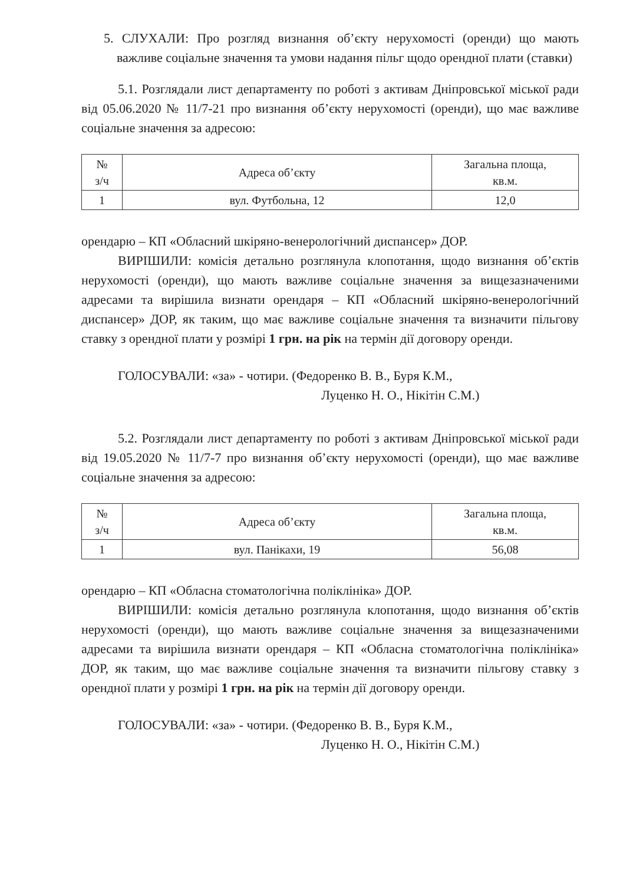5. СЛУХАЛИ: Про розгляд визнання об’єкту нерухомості (оренди) що мають важливе соціальне значення та умови надання пільг щодо орендної плати (ставки)
5.1. Розглядали лист департаменту по роботі з активам Дніпровської міської ради від 05.06.2020 № 11/7-21 про визнання об’єкту нерухомості (оренди), що має важливе соціальне значення за адресою:
| № з/ч | Адреса об’єкту | Загальна площа, кв.м. |
| --- | --- | --- |
| 1 | вул. Футбольна, 12 | 12,0 |
орендарю – КП «Обласний шкіряно-венерологічний диспансер» ДОР.
ВИРІШИЛИ: комісія детально розглянула клопотання, щодо визнання об’єктів нерухомості (оренди), що мають важливе соціальне значення за вищезазначеними адресами та вирішила визнати орендаря – КП «Обласний шкіряно-венерологічний диспансер» ДОР, як таким, що має важливе соціальне значення та визначити пільгову ставку з орендної плати у розмірі 1 грн. на рік на термін дії договору оренди.
ГОЛОСУВАЛИ: «за» - чотири. (Федоренко В. В., Буря К.М.,
Луценко Н. О., Нікітін С.М.)
5.2. Розглядали лист департаменту по роботі з активам Дніпровської міської ради від 19.05.2020 № 11/7-7 про визнання об’єкту нерухомості (оренди), що має важливе соціальне значення за адресою:
| № з/ч | Адреса об’єкту | Загальна площа, кв.м. |
| --- | --- | --- |
| 1 | вул. Панікахи, 19 | 56,08 |
орендарю – КП «Обласна стоматологічна поліклініка» ДОР.
ВИРІШИЛИ: комісія детально розглянула клопотання, щодо визнання об’єктів нерухомості (оренди), що мають важливе соціальне значення за вищезазначеними адресами та вирішила визнати орендаря – КП «Обласна стоматологічна поліклініка» ДОР, як таким, що має важливе соціальне значення та визначити пільгову ставку з орендної плати у розмірі 1 грн. на рік на термін дії договору оренди.
ГОЛОСУВАЛИ: «за» - чотири. (Федоренко В. В., Буря К.М.,
Луценко Н. О., Нікітін С.М.)